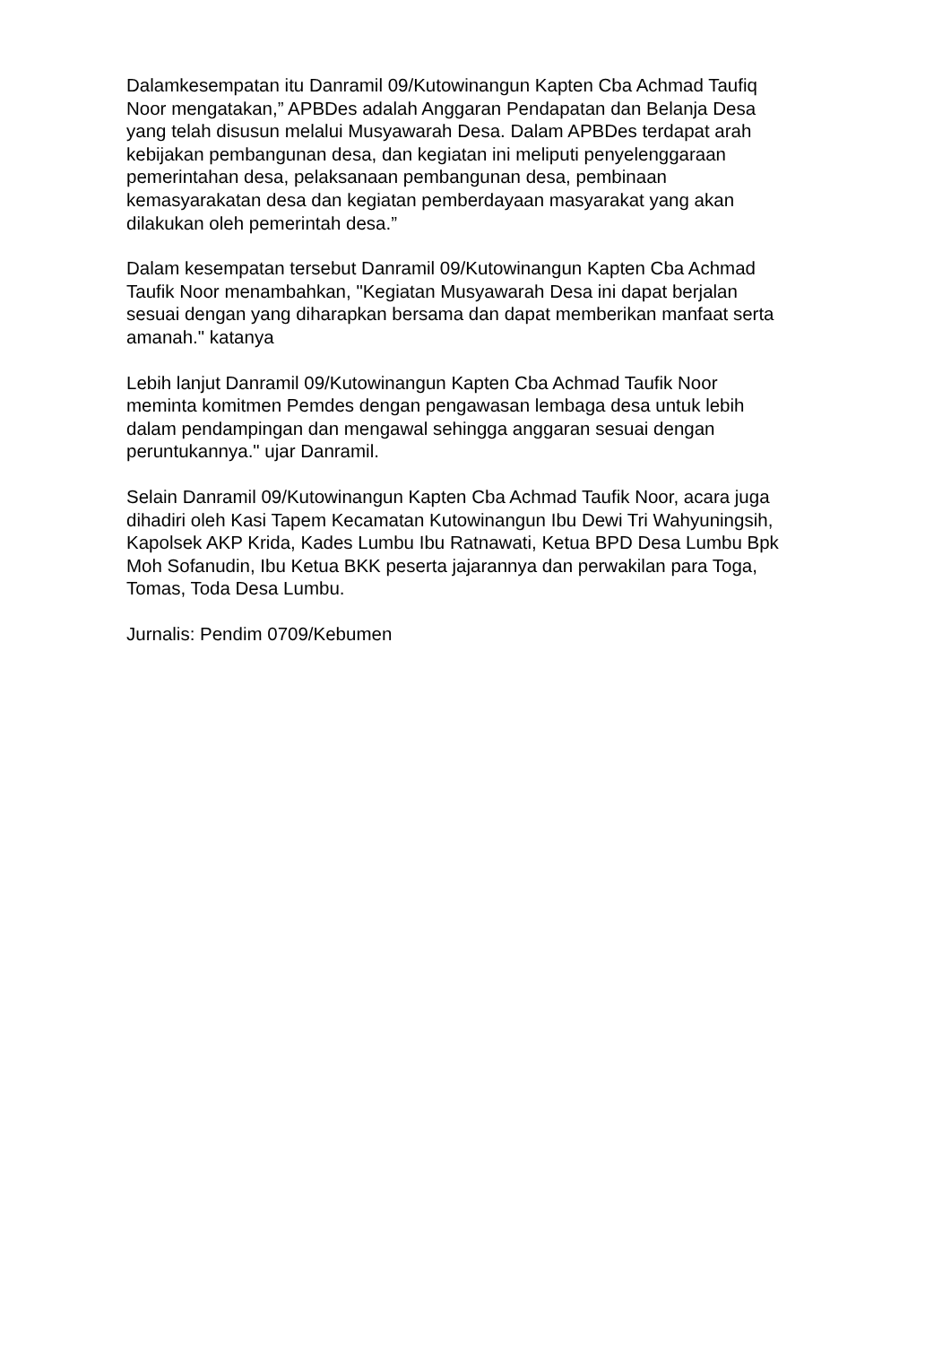Dalamkesempatan itu Danramil 09/Kutowinangun Kapten Cba Achmad Taufiq Noor mengatakan,” APBDes adalah Anggaran Pendapatan dan Belanja Desa yang telah disusun melalui Musyawarah Desa. Dalam APBDes terdapat arah kebijakan pembangunan desa, dan kegiatan ini meliputi penyelenggaraan pemerintahan desa, pelaksanaan pembangunan desa, pembinaan kemasyarakatan desa dan kegiatan pemberdayaan masyarakat yang akan dilakukan oleh pemerintah desa.”
Dalam kesempatan tersebut Danramil 09/Kutowinangun Kapten Cba Achmad Taufik Noor menambahkan, "Kegiatan Musyawarah Desa ini dapat berjalan sesuai dengan yang diharapkan bersama dan dapat memberikan manfaat serta amanah." katanya
Lebih lanjut Danramil 09/Kutowinangun Kapten Cba Achmad Taufik Noor meminta komitmen Pemdes dengan pengawasan lembaga desa untuk lebih dalam pendampingan dan mengawal sehingga anggaran sesuai dengan peruntukannya." ujar Danramil.
Selain Danramil 09/Kutowinangun Kapten Cba Achmad Taufik Noor, acara juga dihadiri oleh Kasi Tapem Kecamatan Kutowinangun Ibu Dewi Tri Wahyuningsih, Kapolsek AKP Krida, Kades Lumbu Ibu Ratnawati, Ketua BPD Desa Lumbu Bpk Moh Sofanudin, Ibu Ketua BKK peserta jajarannya dan perwakilan para Toga, Tomas, Toda Desa Lumbu.
Jurnalis: Pendim 0709/Kebumen